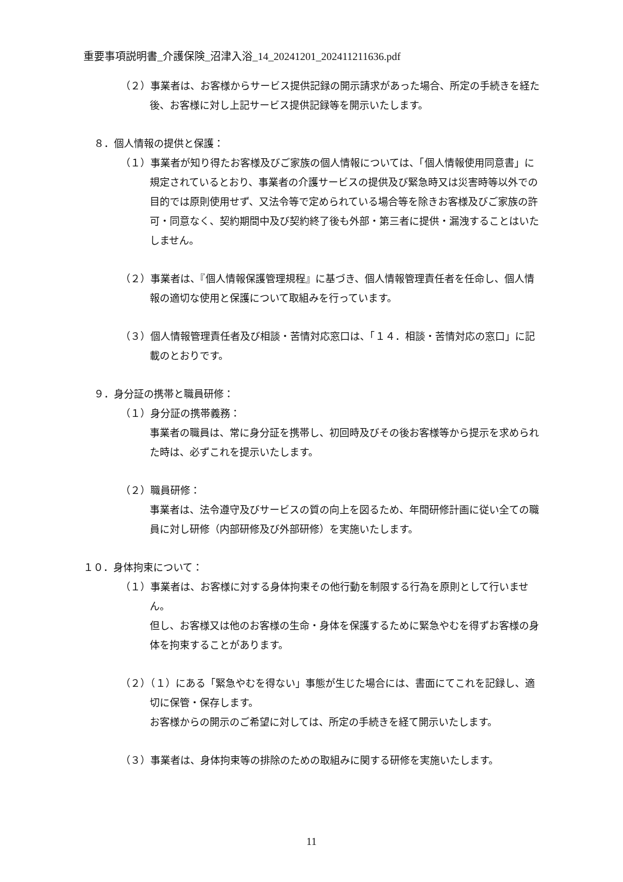重要事項説明書_介護保険_沼津入浴_14_20241201_202411211636.pdf
（２）事業者は、お客様からサービス提供記録の開示請求があった場合、所定の手続きを経た後、お客様に対し上記サービス提供記録等を開示いたします。
８．個人情報の提供と保護：
（１）事業者が知り得たお客様及びご家族の個人情報については、「個人情報使用同意書」に規定されているとおり、事業者の介護サービスの提供及び緊急時又は災害時等以外での目的では原則使用せず、又法令等で定められている場合等を除きお客様及びご家族の許可・同意なく、契約期間中及び契約終了後も外部・第三者に提供・漏洩することはいたしません。
（２）事業者は、『個人情報保護管理規程』に基づき、個人情報管理責任者を任命し、個人情報の適切な使用と保護について取組みを行っています。
（３）個人情報管理責任者及び相談・苦情対応窓口は、「１４．相談・苦情対応の窓口」に記載のとおりです。
９．身分証の携帯と職員研修：
（１）身分証の携帯義務：
事業者の職員は、常に身分証を携帯し、初回時及びその後お客様等から提示を求められた時は、必ずこれを提示いたします。
（２）職員研修：
事業者は、法令遵守及びサービスの質の向上を図るため、年間研修計画に従い全ての職員に対し研修（内部研修及び外部研修）を実施いたします。
１０．身体拘束について：
（１）事業者は、お客様に対する身体拘束その他行動を制限する行為を原則として行いません。
但し、お客様又は他のお客様の生命・身体を保護するために緊急やむを得ずお客様の身体を拘束することがあります。
（２）（１）にある「緊急やむを得ない」事態が生じた場合には、書面にてこれを記録し、適切に保管・保存します。
お客様からの開示のご希望に対しては、所定の手続きを経て開示いたします。
（３）事業者は、身体拘束等の排除のための取組みに関する研修を実施いたします。
11